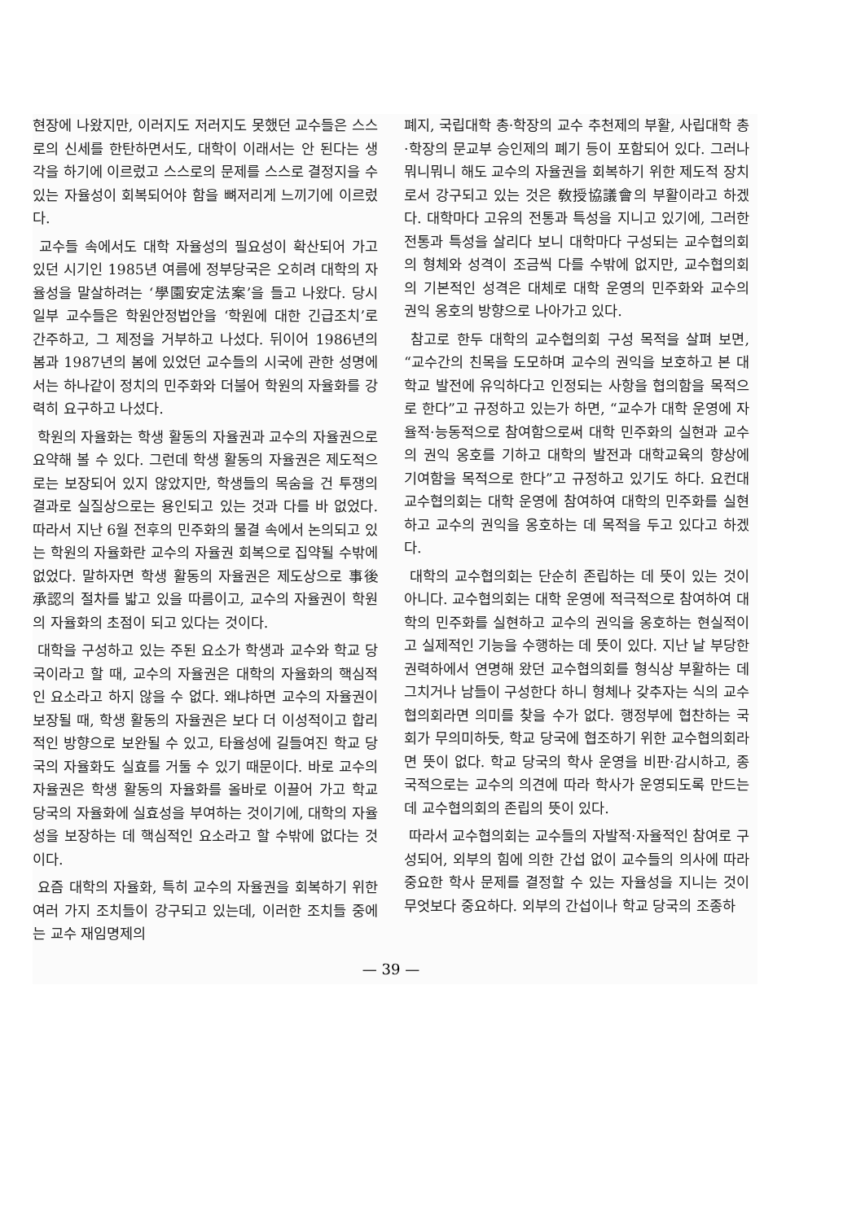현장에 나왔지만, 이러지도 저러지도 못했던 교수들은 스스로의 신세를 한탄하면서도, 대학이 이래서는 안 된다는 생각을 하기에 이르렀고 스스로의 문제를 스스로 결정지을 수 있는 자율성이 회복되어야 함을 뼈저리게 느끼기에 이르렀다.
교수들 속에서도 대학 자율성의 필요성이 확산되어 가고 있던 시기인 1985년 여름에 정부당국은 오히려 대학의 자율성을 말살하려는 ‘學園安定法案’을 들고 나왔다. 당시 일부 교수들은 학원안정법안을 ‘학원에 대한 긴급조치’로 간주하고, 그 제정을 거부하고 나섰다. 뒤이어 1986년의 봄과 1987년의 봄에 있었던 교수들의 시국에 관한 성명에서는 하나같이 정치의 민주화와 더불어 학원의 자율화를 강력히 요구하고 나섰다.
학원의 자율화는 학생 활동의 자율권과 교수의 자율권으로 요약해 볼 수 있다. 그런데 학생 활동의 자율권은 제도적으로는 보장되어 있지 않았지만, 학생들의 목숨을 건 투쟁의 결과로 실질상으로는 용인되고 있는 것과 다를 바 없었다. 따라서 지난 6월 전후의 민주화의 물결 속에서 논의되고 있는 학원의 자율화란 교수의 자율권 회복으로 집약될 수밖에 없었다. 말하자면 학생 활동의 자율권은 제도상으로 事後承認의 절차를 밟고 있을 따름이고, 교수의 자율권이 학원의 자율화의 초점이 되고 있다는 것이다.
대학을 구성하고 있는 주된 요소가 학생과 교수와 학교 당국이라고 할 때, 교수의 자율권은 대학의 자율화의 핵심적인 요소라고 하지 않을 수 없다. 왜냐하면 교수의 자율권이 보장될 때, 학생 활동의 자율권은 보다 더 이성적이고 합리적인 방향으로 보완될 수 있고, 타율성에 길들여진 학교 당국의 자율화도 실효를 거둘 수 있기 때문이다. 바로 교수의 자율권은 학생 활동의 자율화를 올바로 이끌어 가고 학교 당국의 자율화에 실효성을 부여하는 것이기에, 대학의 자율성을 보장하는 데 핵심적인 요소라고 할 수밖에 없다는 것이다.
요즘 대학의 자율화, 특히 교수의 자율권을 회복하기 위한 여러 가지 조치들이 강구되고 있는데, 이러한 조치들 중에는 교수 재임명제의
폐지, 국립대학 총·학장의 교수 추천제의 부활, 사립대학 총·학장의 문교부 승인제의 폐기 등이 포함되어 있다. 그러나 뭐니뭐니 해도 교수의 자율권을 회복하기 위한 제도적 장치로서 강구되고 있는 것은 敎授協議會의 부활이라고 하겠다. 대학마다 고유의 전통과 특성을 지니고 있기에, 그러한 전통과 특성을 살리다 보니 대학마다 구성되는 교수협의회의 형체와 성격이 조금씩 다를 수밖에 없지만, 교수협의회의 기본적인 성격은 대체로 대학 운영의 민주화와 교수의 권익 옹호의 방향으로 나아가고 있다.
참고로 한두 대학의 교수협의회 구성 목적을 살펴 보면, “교수간의 친목을 도모하며 교수의 권익을 보호하고 본 대학교 발전에 유익하다고 인정되는 사항을 협의함을 목적으로 한다”고 규정하고 있는가 하면, “교수가 대학 운영에 자율적·능동적으로 참여함으로써 대학 민주화의 실현과 교수의 권익 옹호를 기하고 대학의 발전과 대학교육의 향상에 기여함을 목적으로 한다”고 규정하고 있기도 하다. 요컨대 교수협의회는 대학 운영에 참여하여 대학의 민주화를 실현하고 교수의 권익을 옹호하는 데 목적을 두고 있다고 하겠다.
대학의 교수협의회는 단순히 존립하는 데 뜻이 있는 것이 아니다. 교수협의회는 대학 운영에 적극적으로 참여하여 대학의 민주화를 실현하고 교수의 권익을 옹호하는 현실적이고 실제적인 기능을 수행하는 데 뜻이 있다. 지난 날 부당한 권력하에서 연명해 왔던 교수협의회를 형식상 부활하는 데 그치거나 남들이 구성한다 하니 형체나 갖추자는 식의 교수협의회라면 의미를 찾을 수가 없다. 행정부에 협찬하는 국회가 무의미하듯, 학교 당국에 협조하기 위한 교수협의회라면 뜻이 없다. 학교 당국의 학사 운영을 비판·감시하고, 종국적으로는 교수의 의견에 따라 학사가 운영되도록 만드는 데 교수협의회의 존립의 뜻이 있다.
따라서 교수협의회는 교수들의 자발적·자율적인 참여로 구성되어, 외부의 힘에 의한 간섭 없이 교수들의 의사에 따라 중요한 학사 문제를 결정할 수 있는 자율성을 지니는 것이 무엇보다 중요하다. 외부의 간섭이나 학교 당국의 조종하
— 39 —